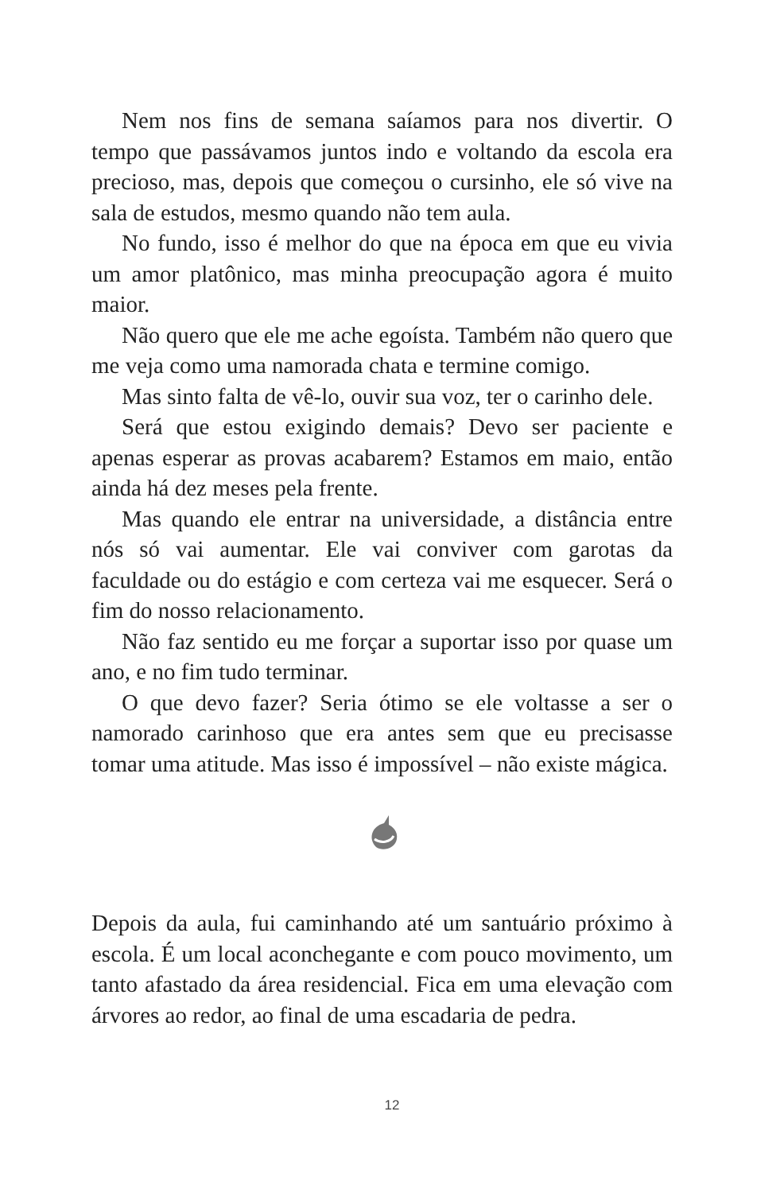Nem nos fins de semana saíamos para nos divertir. O tempo que passávamos juntos indo e voltando da escola era precioso, mas, depois que começou o cursinho, ele só vive na sala de estudos, mesmo quando não tem aula.
No fundo, isso é melhor do que na época em que eu vivia um amor platônico, mas minha preocupação agora é muito maior.
Não quero que ele me ache egoísta. Também não quero que me veja como uma namorada chata e termine comigo.
Mas sinto falta de vê-lo, ouvir sua voz, ter o carinho dele.
Será que estou exigindo demais? Devo ser paciente e apenas esperar as provas acabarem? Estamos em maio, então ainda há dez meses pela frente.
Mas quando ele entrar na universidade, a distância entre nós só vai aumentar. Ele vai conviver com garotas da faculdade ou do estágio e com certeza vai me esquecer. Será o fim do nosso relacionamento.
Não faz sentido eu me forçar a suportar isso por quase um ano, e no fim tudo terminar.
O que devo fazer? Seria ótimo se ele voltasse a ser o namorado carinhoso que era antes sem que eu precisasse tomar uma atitude. Mas isso é impossível – não existe mágica.
Depois da aula, fui caminhando até um santuário próximo à escola. É um local aconchegante e com pouco movimento, um tanto afastado da área residencial. Fica em uma elevação com árvores ao redor, ao final de uma escadaria de pedra.
12